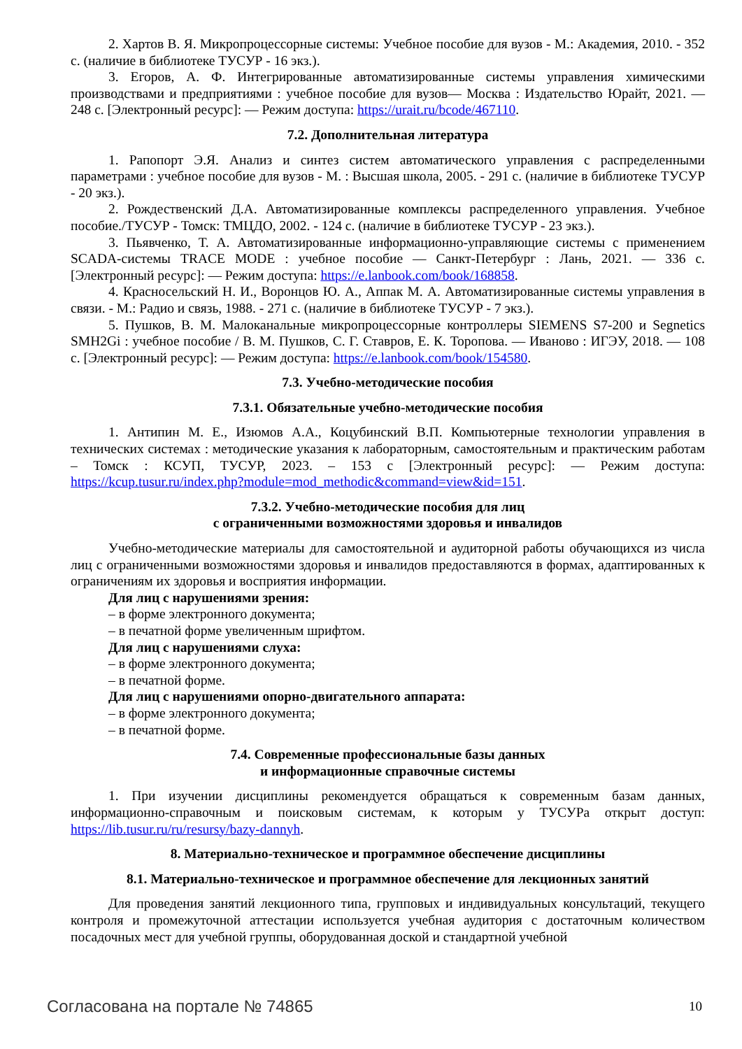2. Хартов В. Я. Микропроцессорные системы: Учебное пособие для вузов - М.: Академия, 2010. - 352 с. (наличие в библиотеке ТУСУР - 16 экз.).
3. Егоров, А. Ф. Интегрированные автоматизированные системы управления химическими производствами и предприятиями : учебное пособие для вузов— Москва : Издательство Юрайт, 2021. — 248 с. [Электронный ресурс]: — Режим доступа: https://urait.ru/bcode/467110.
7.2. Дополнительная литература
1. Рапопорт Э.Я. Анализ и синтез систем автоматического управления с распределенными параметрами : учебное пособие для вузов - М. : Высшая школа, 2005. - 291 с. (наличие в библиотеке ТУСУР - 20 экз.).
2. Рождественский Д.А. Автоматизированные комплексы распределенного управления. Учебное пособие./ТУСУР - Томск: ТМЦДО, 2002. - 124 с. (наличие в библиотеке ТУСУР - 23 экз.).
3. Пьявченко, Т. А. Автоматизированные информационно-управляющие системы с применением SCADA-системы TRACE MODE : учебное пособие — Санкт-Петербург : Лань, 2021. — 336 с. [Электронный ресурс]: — Режим доступа: https://e.lanbook.com/book/168858.
4. Красносельский Н. И., Воронцов Ю. А., Аппак М. А. Автоматизированные системы управления в связи. - М.: Радио и связь, 1988. - 271 с. (наличие в библиотеке ТУСУР - 7 экз.).
5. Пушков, В. М. Малоканальные микропроцессорные контроллеры SIEMENS S7-200 и Segnetics SMH2Gi : учебное пособие / В. М. Пушков, С. Г. Ставров, Е. К. Торопова. — Иваново : ИГЭУ, 2018. — 108 с. [Электронный ресурс]: — Режим доступа: https://e.lanbook.com/book/154580.
7.3. Учебно-методические пособия
7.3.1. Обязательные учебно-методические пособия
1. Антипин М. Е., Изюмов А.А., Коцубинский В.П. Компьютерные технологии управления в технических системах : методические указания к лабораторным, самостоятельным и практическим работам – Томск : КСУП, ТУСУР, 2023. – 153 с [Электронный ресурс]: — Режим доступа: https://kcup.tusur.ru/index.php?module=mod_methodic&command=view&id=151.
7.3.2. Учебно-методические пособия для лиц
с ограниченными возможностями здоровья и инвалидов
Учебно-методические материалы для самостоятельной и аудиторной работы обучающихся из числа лиц с ограниченными возможностями здоровья и инвалидов предоставляются в формах, адаптированных к ограничениям их здоровья и восприятия информации.
Для лиц с нарушениями зрения:
– в форме электронного документа;
– в печатной форме увеличенным шрифтом.
Для лиц с нарушениями слуха:
– в форме электронного документа;
– в печатной форме.
Для лиц с нарушениями опорно-двигательного аппарата:
– в форме электронного документа;
– в печатной форме.
7.4. Современные профессиональные базы данных
и информационные справочные системы
1. При изучении дисциплины рекомендуется обращаться к современным базам данных, информационно-справочным и поисковым системам, к которым у ТУСУРа открыт доступ: https://lib.tusur.ru/ru/resursy/bazy-dannyh.
8. Материально-техническое и программное обеспечение дисциплины
8.1. Материально-техническое и программное обеспечение для лекционных занятий
Для проведения занятий лекционного типа, групповых и индивидуальных консультаций, текущего контроля и промежуточной аттестации используется учебная аудитория с достаточным количеством посадочных мест для учебной группы, оборудованная доской и стандартной учебной
Согласована на портале № 74865 10